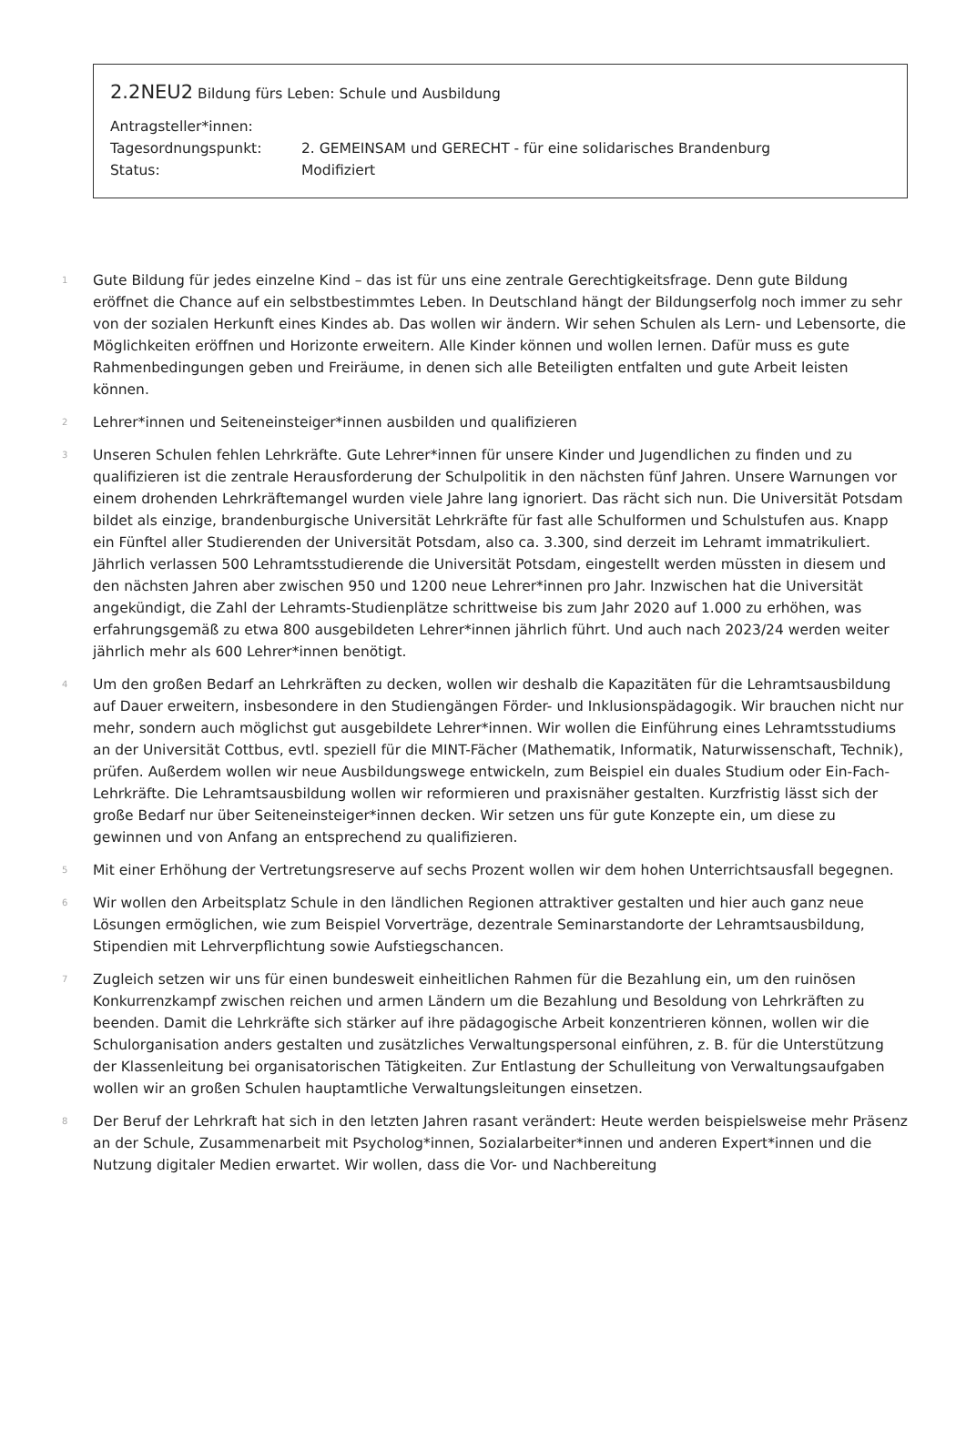2.2NEU2 Bildung fürs Leben: Schule und Ausbildung
Antragsteller*innen:
Tagesordnungspunkt: 2. GEMEINSAM und GERECHT - für eine solidarisches Brandenburg
Status: Modifiziert
1 Gute Bildung für jedes einzelne Kind – das ist für uns eine zentrale Gerechtigkeitsfrage. Denn gute Bildung eröffnet die Chance auf ein selbstbestimmtes Leben. In Deutschland hängt der Bildungserfolg noch immer zu sehr von der sozialen Herkunft eines Kindes ab. Das wollen wir ändern. Wir sehen Schulen als Lern- und Lebensorte, die Möglichkeiten eröffnen und Horizonte erweitern. Alle Kinder können und wollen lernen. Dafür muss es gute Rahmenbedingungen geben und Freiräume, in denen sich alle Beteiligten entfalten und gute Arbeit leisten können.
2 Lehrer*innen und Seiteneinsteiger*innen ausbilden und qualifizieren
3 Unseren Schulen fehlen Lehrkräfte. Gute Lehrer*innen für unsere Kinder und Jugendlichen zu finden und zu qualifizieren ist die zentrale Herausforderung der Schulpolitik in den nächsten fünf Jahren. Unsere Warnungen vor einem drohenden Lehrkräftemangel wurden viele Jahre lang ignoriert. Das rächt sich nun. Die Universität Potsdam bildet als einzige, brandenburgische Universität Lehrkräfte für fast alle Schulformen und Schulstufen aus. Knapp ein Fünftel aller Studierenden der Universität Potsdam, also ca. 3.300, sind derzeit im Lehramt immatrikuliert. Jährlich verlassen 500 Lehramtsstudierende die Universität Potsdam, eingestellt werden müssten in diesem und den nächsten Jahren aber zwischen 950 und 1200 neue Lehrer*innen pro Jahr. Inzwischen hat die Universität angekündigt, die Zahl der Lehramts-Studienplätze schrittweise bis zum Jahr 2020 auf 1.000 zu erhöhen, was erfahrungsgemäß zu etwa 800 ausgebildeten Lehrer*innen jährlich führt. Und auch nach 2023/24 werden weiter jährlich mehr als 600 Lehrer*innen benötigt.
4 Um den großen Bedarf an Lehrkräften zu decken, wollen wir deshalb die Kapazitäten für die Lehramtsausbildung auf Dauer erweitern, insbesondere in den Studiengängen Förder- und Inklusionspädagogik. Wir brauchen nicht nur mehr, sondern auch möglichst gut ausgebildete Lehrer*innen. Wir wollen die Einführung eines Lehramtsstudiums an der Universität Cottbus, evtl. speziell für die MINT-Fächer (Mathematik, Informatik, Naturwissenschaft, Technik), prüfen. Außerdem wollen wir neue Ausbildungswege entwickeln, zum Beispiel ein duales Studium oder Ein-Fach-Lehrkräfte. Die Lehramtsausbildung wollen wir reformieren und praxisnäher gestalten. Kurzfristig lässt sich der große Bedarf nur über Seiteneinsteiger*innen decken. Wir setzen uns für gute Konzepte ein, um diese zu gewinnen und von Anfang an entsprechend zu qualifizieren.
5 Mit einer Erhöhung der Vertretungsreserve auf sechs Prozent wollen wir dem hohen Unterrichtsausfall begegnen.
6 Wir wollen den Arbeitsplatz Schule in den ländlichen Regionen attraktiver gestalten und hier auch ganz neue Lösungen ermöglichen, wie zum Beispiel Vorverträge, dezentrale Seminarstandorte der Lehramtsausbildung, Stipendien mit Lehrverpflichtung sowie Aufstiegschancen.
7 Zugleich setzen wir uns für einen bundesweit einheitlichen Rahmen für die Bezahlung ein, um den ruinösen Konkurrenzkampf zwischen reichen und armen Ländern um die Bezahlung und Besoldung von Lehrkräften zu beenden. Damit die Lehrkräfte sich stärker auf ihre pädagogische Arbeit konzentrieren können, wollen wir die Schulorganisation anders gestalten und zusätzliches Verwaltungspersonal einführen, z. B. für die Unterstützung der Klassenleitung bei organisatorischen Tätigkeiten. Zur Entlastung der Schulleitung von Verwaltungsaufgaben wollen wir an großen Schulen hauptamtliche Verwaltungsleitungen einsetzen.
8 Der Beruf der Lehrkraft hat sich in den letzten Jahren rasant verändert: Heute werden beispielsweise mehr Präsenz an der Schule, Zusammenarbeit mit Psycholog*innen, Sozialarbeiter*innen und anderen Expert*innen und die Nutzung digitaler Medien erwartet. Wir wollen, dass die Vor- und Nachbereitung